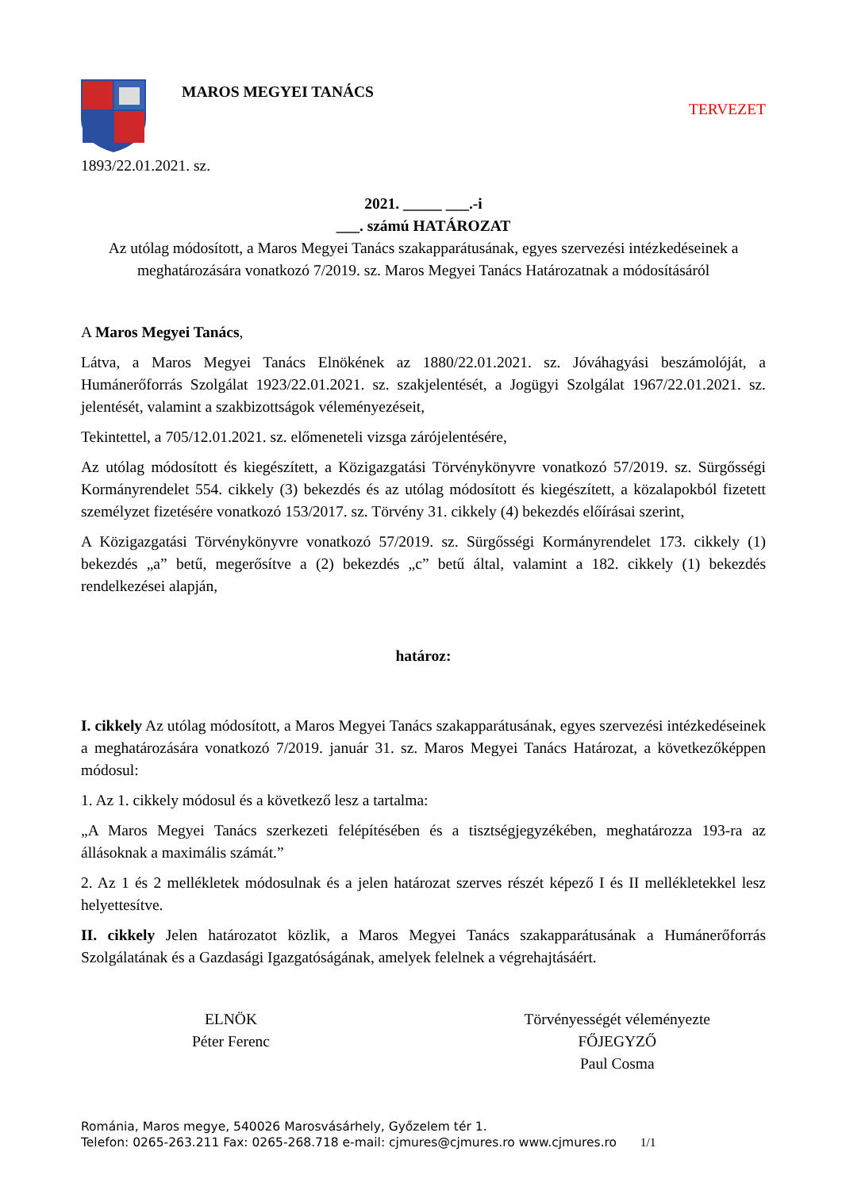MAROS MEGYEI TANÁCS
TERVEZET
1893/22.01.2021. sz.
2021. _____ ___.-i
___. számú HATÁROZAT
Az utólag módosított, a Maros Megyei Tanács szakapparátusának, egyes szervezési intézkedéseinek a meghatározására vonatkozó 7/2019. sz. Maros Megyei Tanács Határozatnak a módosításáról
A Maros Megyei Tanács,
Látva, a Maros Megyei Tanács Elnökének az 1880/22.01.2021. sz. Jóváhagyási beszámolóját, a Humánerőforrás Szolgálat 1923/22.01.2021. sz. szakjelentését, a Jogügyi Szolgálat 1967/22.01.2021. sz. jelentését, valamint a szakbizottságok véleményezéseit,
Tekintettel, a 705/12.01.2021. sz. előmeneteli vizsga zárójelentésére,
Az utólag módosított és kiegészített, a Közigazgatási Törvénykönyvre vonatkozó 57/2019. sz. Sürgősségi Kormányrendelet 554. cikkely (3) bekezdés és az utólag módosított és kiegészített, a közalapokból fizetett személyzet fizetésére vonatkozó 153/2017. sz. Törvény 31. cikkely (4) bekezdés előírásai szerint,
A Közigazgatási Törvénykönyvre vonatkozó 57/2019. sz. Sürgősségi Kormányrendelet 173. cikkely (1) bekezdés „a” betű, megerősítve a (2) bekezdés „c” betű által, valamint a 182. cikkely (1) bekezdés rendelkezései alapján,
határoz:
I. cikkely Az utólag módosított, a Maros Megyei Tanács szakapparátusának, egyes szervezési intézkedéseinek a meghatározására vonatkozó 7/2019. január 31. sz. Maros Megyei Tanács Határozat, a következőképpen módosul:
1. Az 1. cikkely módosul és a következő lesz a tartalma:
„A Maros Megyei Tanács szerkezeti felépítésében és a tisztségjegyzékében, meghatározza 193-ra az állásoknak a maximális számát.”
2. Az 1 és 2 mellékletek módosulnak és a jelen határozat szerves részét képező I és II mellékletekkel lesz helyettesítve.
II. cikkely Jelen határozatot közlik, a Maros Megyei Tanács szakapparátusának a Humánerőforrás Szolgálatának és a Gazdasági Igazgatóságának, amelyek felelnek a végrehajtásáért.
ELNÖK
Péter Ferenc
Törvényességét véleményezte
FŐJEGYZŐ
Paul Cosma
Románia, Maros megye, 540026 Marosvásárhely, Győzelem tér 1.
Telefon: 0265-263.211 Fax: 0265-268.718 e-mail: cjmures@cjmures.ro www.cjmures.ro 1/1